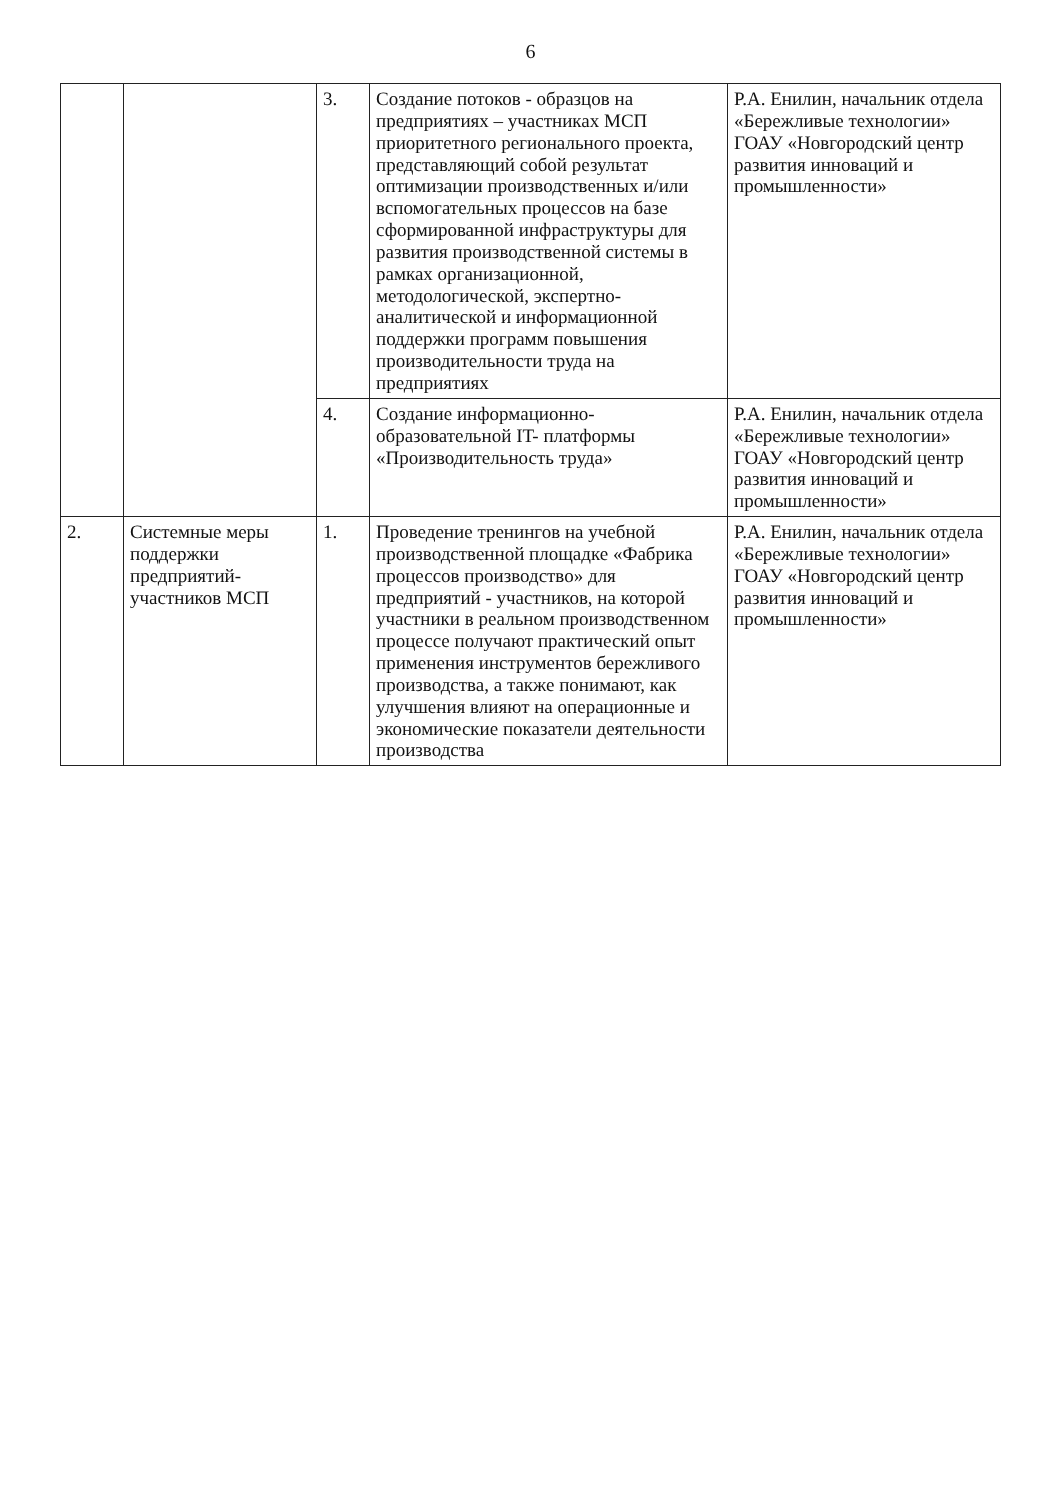6
| | | 3. | Создание потоков - образцов на предприятиях – участниках МСП приоритетного регионального проекта, представляющий собой результат оптимизации производственных и/или вспомогательных процессов на базе сформированной инфраструктуры для развития производственной системы в рамках организационной, методологической, экспертно-аналитической и информационной поддержки программ повышения производительности труда на предприятиях | Р.А. Енилин, начальник отдела «Бережливые технологии» ГОАУ «Новгородский центр развития инноваций и промышленности» |
| | | 4. | Создание информационно-образовательной IT- платформы «Производительность труда» | Р.А. Енилин, начальник отдела «Бережливые технологии» ГОАУ «Новгородский центр развития инноваций и промышленности» |
| 2. | Системные меры поддержки предприятий-участников МСП | 1. | Проведение тренингов на учебной производственной площадке «Фабрика процессов производство» для предприятий - участников, на которой участники в реальном производственном процессе получают практический опыт применения инструментов бережливого производства, а также понимают, как улучшения влияют на операционные и экономические показатели деятельности производства | Р.А. Енилин, начальник отдела «Бережливые технологии» ГОАУ «Новгородский центр развития инноваций и промышленности» |